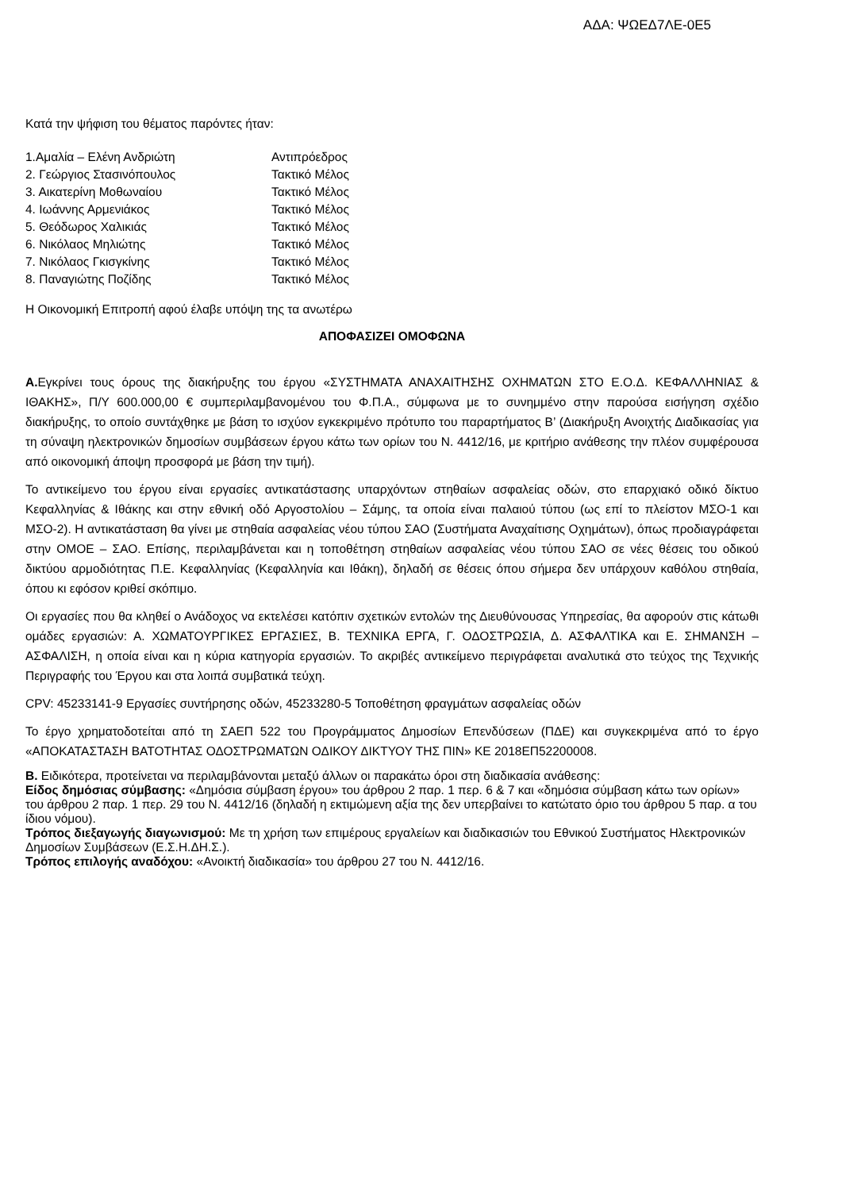ΑΔΑ: ΨΩΕΔ7ΛΕ-0Ε5
Κατά την ψήφιση του θέματος παρόντες ήταν:
1.Αμαλία – Ελένη Ανδριώτη Αντιπρόεδρος
2. Γεώργιος Στασινόπουλος Τακτικό Μέλος
3. Αικατερίνη Μοθωναίου Τακτικό Μέλος
4. Ιωάννης Αρμενιάκος Τακτικό Μέλος
5. Θεόδωρος Χαλικιάς Τακτικό Μέλος
6. Νικόλαος Μηλιώτης Τακτικό Μέλος
7. Νικόλαος Γκισγκίνης Τακτικό Μέλος
8. Παναγιώτης Ποζίδης Τακτικό Μέλος
Η Οικονομική Επιτροπή αφού έλαβε υπόψη της τα ανωτέρω
ΑΠΟΦΑΣΙΖΕΙ ΟΜΟΦΩΝΑ
Α. Εγκρίνει τους όρους της διακήρυξης του έργου «ΣΥΣΤΗΜΑΤΑ ΑΝΑΧΑΙΤΗΣΗΣ ΟΧΗΜΑΤΩΝ ΣΤΟ Ε.Ο.Δ. ΚΕΦΑΛΛΗΝΙΑΣ & ΙΘΑΚΗΣ», Π/Υ 600.000,00 € συμπεριλαμβανομένου του Φ.Π.Α., σύμφωνα με το συνημμένο στην παρούσα εισήγηση σχέδιο διακήρυξης, το οποίο συντάχθηκε με βάση το ισχύον εγκεκριμένο πρότυπο του παραρτήματος Β’ (Διακήρυξη Ανοιχτής Διαδικασίας για τη σύναψη ηλεκτρονικών δημοσίων συμβάσεων έργου κάτω των ορίων του Ν. 4412/16, με κριτήριο ανάθεσης την πλέον συμφέρουσα από οικονομική άποψη προσφορά με βάση την τιμή).
Το αντικείμενο του έργου είναι εργασίες αντικατάστασης υπαρχόντων στηθαίων ασφαλείας οδών, στο επαρχιακό οδικό δίκτυο Κεφαλληνίας & Ιθάκης και στην εθνική οδό Αργοστολίου – Σάμης, τα οποία είναι παλαιού τύπου (ως επί το πλείστον ΜΣΟ-1 και ΜΣΟ-2). Η αντικατάσταση θα γίνει με στηθαία ασφαλείας νέου τύπου ΣΑΟ (Συστήματα Αναχαίτισης Οχημάτων), όπως προδιαγράφεται στην ΟΜΟΕ – ΣΑΟ. Επίσης, περιλαμβάνεται και η τοποθέτηση στηθαίων ασφαλείας νέου τύπου ΣΑΟ σε νέες θέσεις του οδικού δικτύου αρμοδιότητας Π.Ε. Κεφαλληνίας (Κεφαλληνία και Ιθάκη), δηλαδή σε θέσεις όπου σήμερα δεν υπάρχουν καθόλου στηθαία, όπου κι εφόσον κριθεί σκόπιμο.
Οι εργασίες που θα κληθεί ο Ανάδοχος να εκτελέσει κατόπιν σχετικών εντολών της Διευθύνουσας Υπηρεσίας, θα αφορούν στις κάτωθι ομάδες εργασιών: Α. ΧΩΜΑΤΟΥΡΓΙΚΕΣ ΕΡΓΑΣΙΕΣ, Β. ΤΕΧΝΙΚΑ ΕΡΓΑ, Γ. ΟΔΟΣΤΡΩΣΙΑ, Δ. ΑΣΦΑΛΤΙΚΑ και Ε. ΣΗΜΑΝΣΗ – ΑΣΦΑΛΙΣΗ, η οποία είναι και η κύρια κατηγορία εργασιών. Το ακριβές αντικείμενο περιγράφεται αναλυτικά στο τεύχος της Τεχνικής Περιγραφής του Έργου και στα λοιπά συμβατικά τεύχη.
CPV: 45233141-9 Εργασίες συντήρησης οδών, 45233280-5 Τοποθέτηση φραγμάτων ασφαλείας οδών
Το έργο χρηματοδοτείται από τη ΣΑΕΠ 522 του Προγράμματος Δημοσίων Επενδύσεων (ΠΔΕ) και συγκεκριμένα από το έργο «ΑΠΟΚΑΤΑΣΤΑΣΗ ΒΑΤΟΤΗΤΑΣ ΟΔΟΣΤΡΩΜΑΤΩΝ ΟΔΙΚΟΥ ΔΙΚΤΥΟΥ ΤΗΣ ΠΙΝ» ΚΕ 2018ΕΠ52200008.
Β. Ειδικότερα, προτείνεται να περιλαμβάνονται μεταξύ άλλων οι παρακάτω όροι στη διαδικασία ανάθεσης:
Είδος δημόσιας σύμβασης: «Δημόσια σύμβαση έργου» του άρθρου 2 παρ. 1 περ. 6 & 7 και «δημόσια σύμβαση κάτω των ορίων» του άρθρου 2 παρ. 1 περ. 29 του Ν. 4412/16 (δηλαδή η εκτιμώμενη αξία της δεν υπερβαίνει το κατώτατο όριο του άρθρου 5 παρ. α του ίδιου νόμου).
Τρόπος διεξαγωγής διαγωνισμού: Με τη χρήση των επιμέρους εργαλείων και διαδικασιών του Εθνικού Συστήματος Ηλεκτρονικών Δημοσίων Συμβάσεων (Ε.Σ.Η.ΔΗ.Σ.).
Τρόπος επιλογής αναδόχου: «Ανοικτή διαδικασία» του άρθρου 27 του Ν. 4412/16.